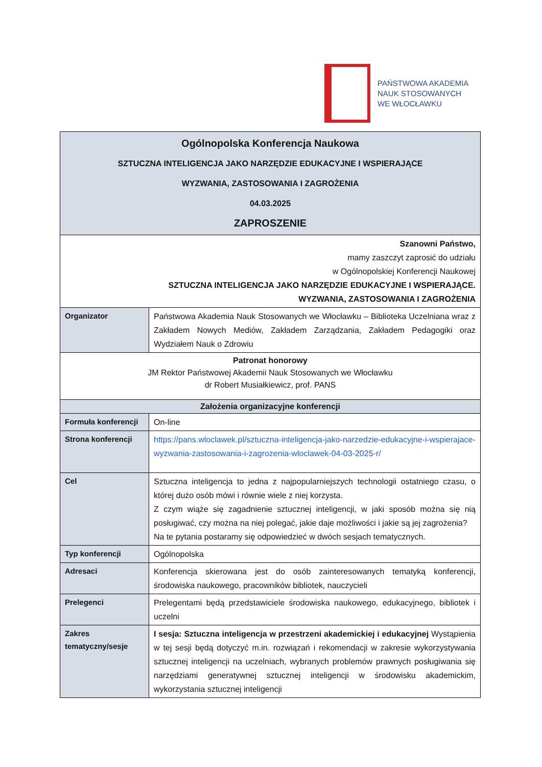PAŃSTWOWA AKADEMIA
NAUK STOSOWANYCH
WE WŁOCŁAWKU
| Ogólnopolska Konferencja Naukowa SZTUCZNA INTELIGENCJA JAKO NARZĘDZIE EDUKACYJNE I WSPIERAJĄCE WYZWANIA, ZASTOSOWANIA I ZAGROŻENIA 04.03.2025 ZAPROSZENIE | |
| Szanowni Państwo, mamy zaszczyt zaprosić do udziału w Ogólnopolskiej Konferencji Naukowej SZTUCZNA INTELIGENCJA JAKO NARZĘDZIE EDUKACYJNE I WSPIERAJĄCE. WYZWANIA, ZASTOSOWANIA I ZAGROŻENIA | |
| Organizator | Państwowa Akademia Nauk Stosowanych we Włocławku – Biblioteka Uczelniana wraz z Zakładem Nowych Mediów, Zakładem Zarządzania, Zakładem Pedagogiki oraz Wydziałem Nauk o Zdrowiu |
| Patronat honorowy JM Rektor Państwowej Akademii Nauk Stosowanych we Włocławku dr Robert Musiałkiewicz, prof. PANS | |
| Założenia organizacyjne konferencji | |
| Formuła konferencji | On-line |
| Strona konferencji | https://pans.wloclawek.pl/sztuczna-inteligencja-jako-narzedzie-edukacyjne-i-wspierajace-wyzwania-zastosowania-i-zagrozenia-wloclawek-04-03-2025-r/ |
| Cel | Sztuczna inteligencja to jedna z najpopularniejszych technologii ostatniego czasu, o której dużo osób mówi i równie wiele z niej korzysta. Z czym wiąże się zagadnienie sztucznej inteligencji, w jaki sposób można się nią posługiwać, czy można na niej polegać, jakie daje możliwości i jakie są jej zagrożenia? Na te pytania postaramy się odpowiedzieć w dwóch sesjach tematycznych. |
| Typ konferencji | Ogólnopolska |
| Adresaci | Konferencja skierowana jest do osób zainteresowanych tematyką konferencji, środowiska naukowego, pracowników bibliotek, nauczycieli |
| Prelegenci | Prelegentami będą przedstawiciele środowiska naukowego, edukacyjnego, bibliotek i uczelni |
| Zakres tematyczny/sesje | I sesja: Sztuczna inteligencja w przestrzeni akademickiej i edukacyjnej Wystąpienia w tej sesji będą dotyczyć m.in. rozwiązań i rekomendacji w zakresie wykorzystywania sztucznej inteligencji na uczelniach, wybranych problemów prawnych posługiwania się narzędziami generatywnej sztucznej inteligencji w środowisku akademickim, wykorzystania sztucznej inteligencji |